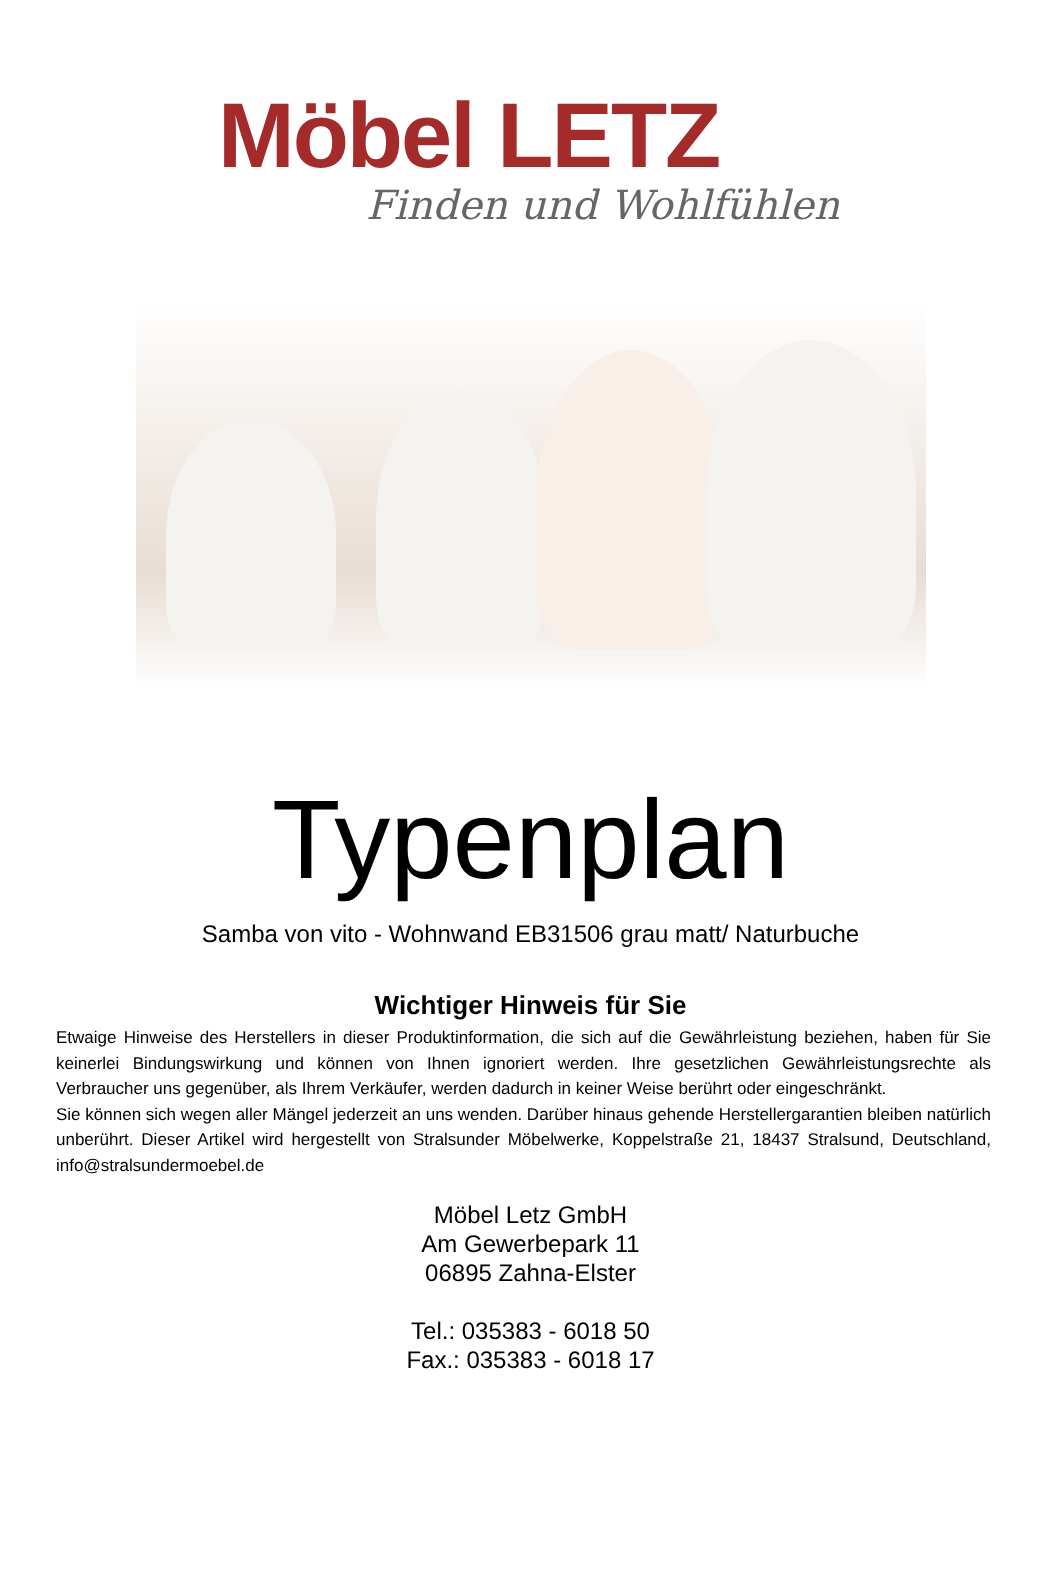Möbel LETZ
Finden und Wohlfühlen
Typenplan
Samba von vito - Wohnwand EB31506 grau matt/ Naturbuche
Wichtiger Hinweis für Sie
Etwaige Hinweise des Herstellers in dieser Produktinformation, die sich auf die Gewährleistung beziehen, haben für Sie keinerlei Bindungswirkung und können von Ihnen ignoriert werden. Ihre gesetzlichen Gewährleistungsrechte als Verbraucher uns gegenüber, als Ihrem Verkäufer, werden dadurch in keiner Weise berührt oder eingeschränkt.
Sie können sich wegen aller Mängel jederzeit an uns wenden. Darüber hinaus gehende Herstellergarantien bleiben natürlich unberührt. Dieser Artikel wird hergestellt von Stralsunder Möbelwerke, Koppelstraße 21, 18437 Stralsund, Deutschland, info@stralsundermoebel.de
Möbel Letz GmbH
Am Gewerbepark 11
06895 Zahna-Elster
Tel.: 035383 - 6018 50
Fax.: 035383 - 6018 17